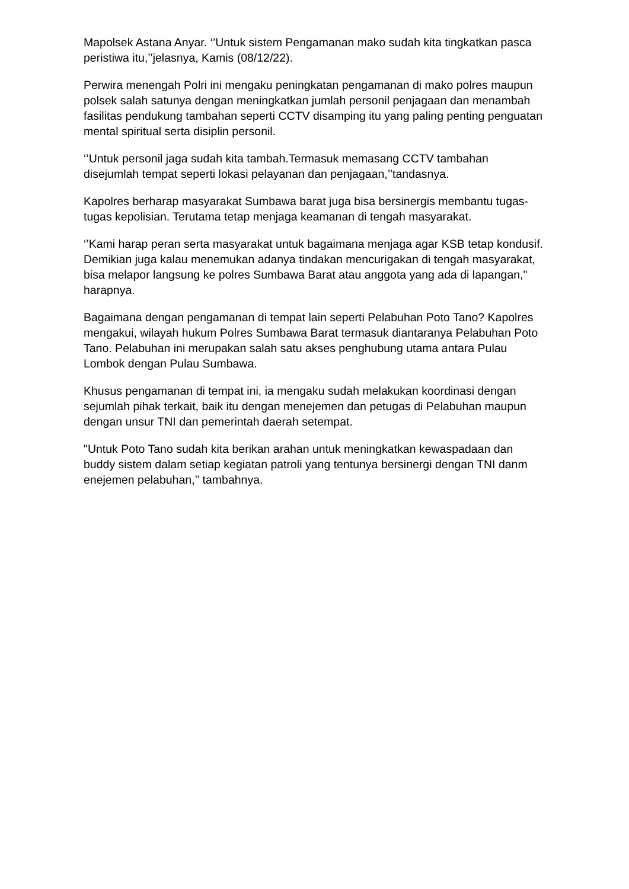Mapolsek Astana Anyar. ‘’Untuk sistem Pengamanan mako sudah kita tingkatkan pasca peristiwa itu,’’jelasnya, Kamis (08/12/22).
Perwira menengah Polri ini mengaku peningkatan pengamanan di mako polres maupun polsek salah satunya dengan meningkatkan jumlah personil penjagaan dan menambah fasilitas pendukung tambahan seperti CCTV disamping itu yang paling penting penguatan mental spiritual serta disiplin personil.
‘’Untuk personil jaga sudah kita tambah.Termasuk memasang CCTV tambahan disejumlah tempat seperti lokasi pelayanan dan penjagaan,’’tandasnya.
Kapolres berharap masyarakat Sumbawa barat juga bisa bersinergis membantu tugas-tugas kepolisian. Terutama tetap menjaga keamanan di tengah masyarakat.
‘’Kami harap peran serta masyarakat untuk bagaimana menjaga agar KSB tetap kondusif. Demikian juga kalau menemukan adanya tindakan mencurigakan di tengah masyarakat, bisa melapor langsung ke polres Sumbawa Barat atau anggota yang ada di lapangan," harapnya.
Bagaimana dengan pengamanan di tempat lain seperti Pelabuhan Poto Tano? Kapolres mengakui, wilayah hukum Polres Sumbawa Barat termasuk diantaranya Pelabuhan Poto Tano. Pelabuhan ini merupakan salah satu akses penghubung utama antara Pulau Lombok dengan Pulau Sumbawa.
Khusus pengamanan di tempat ini, ia mengaku sudah melakukan koordinasi dengan sejumlah pihak terkait, baik itu dengan menejemen dan petugas di Pelabuhan maupun dengan unsur TNI dan pemerintah daerah setempat.
"Untuk Poto Tano sudah kita berikan arahan untuk meningkatkan kewaspadaan dan buddy sistem dalam setiap kegiatan patroli yang tentunya bersinergi dengan TNI danm enejemen pelabuhan,’’ tambahnya.